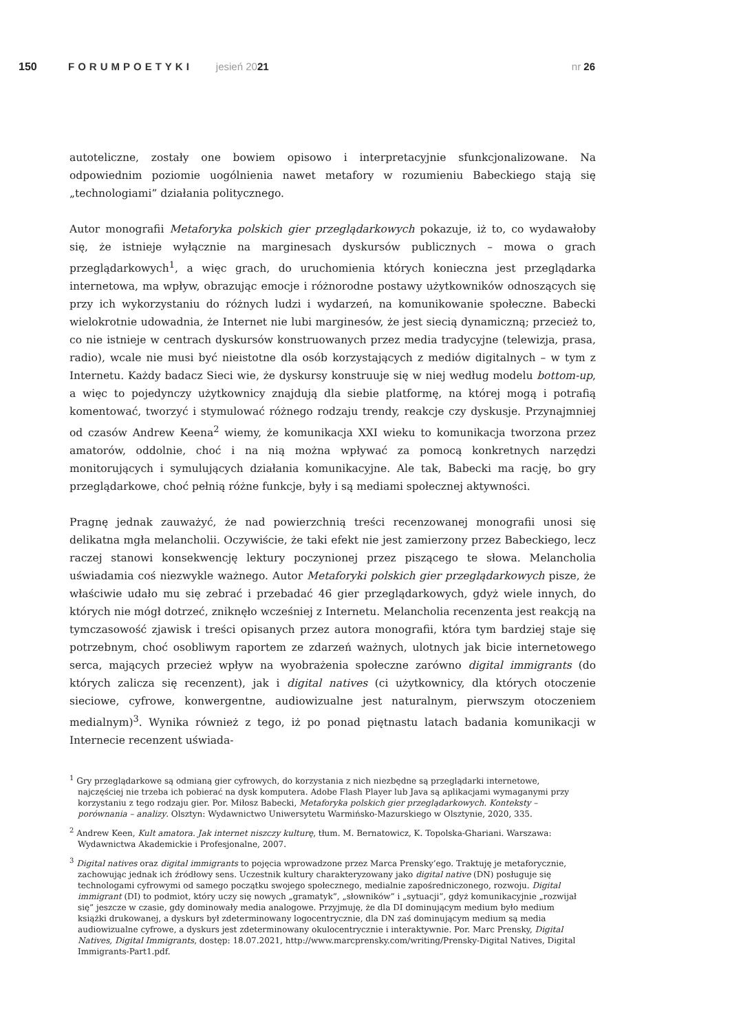150 FORUMPOETYKI jesień 2021 nr 26
autoteliczne, zostały one bowiem opisowo i interpretacyjnie sfunkcjonalizowane. Na odpowiednim poziomie uogólnienia nawet metafory w rozumieniu Babeckiego stają się „technologiami” działania politycznego.
Autor monografii Metaforyka polskich gier przeglądarkowych pokazuje, iż to, co wydawałoby się, że istnieje wyłącznie na marginesach dyskursów publicznych – mowa o grach przeglądarkowych<sup>1</sup>, a więc grach, do uruchomienia których konieczna jest przeglądarka internetowa, ma wpływ, obrazując emocje i różnorodne postawy użytkowników odnoszących się przy ich wykorzystaniu do różnych ludzi i wydarzeń, na komunikowanie społeczne. Babecki wielokrotnie udowadnia, że Internet nie lubi marginesów, że jest siecią dynamiczną; przecież to, co nie istnieje w centrach dyskursów konstruowanych przez media tradycyjne (telewizja, prasa, radio), wcale nie musi być nieistotne dla osób korzystających z mediów digitalnych – w tym z Internetu. Każdy badacz Sieci wie, że dyskursy konstruuje się w niej według modelu bottom-up, a więc to pojedynczy użytkownicy znajdują dla siebie platformę, na której mogą i potrafią komentować, tworzyć i stymulować różnego rodzaju trendy, reakcje czy dyskusje. Przynajmniej od czasów Andrew Keena<sup>2</sup> wiemy, że komunikacja XXI wieku to komunikacja tworzona przez amatorów, oddolnie, choć i na nią można wpływać za pomocą konkretnych narzędzi monitorujących i symulujących działania komunikacyjne. Ale tak, Babecki ma rację, bo gry przeglądarkowe, choć pełnią różne funkcje, były i są mediami społecznej aktywności.
Pragnę jednak zauważyć, że nad powierzchnią treści recenzowanej monografii unosi się delikatna mgła melancholii. Oczywiście, że taki efekt nie jest zamierzony przez Babeckiego, lecz raczej stanowi konsekwencję lektury poczynionej przez piszącego te słowa. Melancholia uświadamia coś niezwykle ważnego. Autor Metaforyki polskich gier przeglądarkowych pisze, że właściwie udało mu się zebrać i przebadać 46 gier przeglądarkowych, gdyż wiele innych, do których nie mógł dotrzeć, zniknęło wcześniej z Internetu. Melancholia recenzenta jest reakcją na tymczasowość zjawisk i treści opisanych przez autora monografii, która tym bardziej staje się potrzebnym, choć osobliwym raportem ze zdarzeń ważnych, ulotnych jak bicie internetowego serca, mających przecież wpływ na wyobrażenia społeczne zarówno digital immigrants (do których zalicza się recenzent), jak i digital natives (ci użytkownicy, dla których otoczenie sieciowe, cyfrowe, konwergentne, audiowizualne jest naturalnym, pierwszym otoczeniem medialnym)<sup>3</sup>. Wynika również z tego, iż po ponad piętnastu latach badania komunikacji w Internecie recenzent uświada-
<sup>1</sup> Gry przeglądarkowe są odmianą gier cyfrowych, do korzystania z nich niezbędne są przeglądarki internetowe, najczęściej nie trzeba ich pobierać na dysk komputera. Adobe Flash Player lub Java są aplikacjami wymaganymi przy korzystaniu z tego rodzaju gier. Por. Miłosz Babecki, Metaforyka polskich gier przeglądarkowych. Konteksty – porównania – analizy. Olsztyn: Wydawnictwo Uniwersytetu Warmińsko-Mazurskiego w Olsztynie, 2020, 335.
<sup>2</sup> Andrew Keen, Kult amatora. Jak internet niszczy kulturę, tłum. M. Bernatowicz, K. Topolska-Ghariani. Warszawa: Wydawnictwa Akademickie i Profesjonalne, 2007.
<sup>3</sup> Digital natives oraz digital immigrants to pojęcia wprowadzone przez Marca Prensky’ego. Traktuję je metaforycznie, zachowując jednak ich źródłowy sens. Uczestnik kultury charakteryzowany jako digital native (DN) posługuje się technologami cyfrowymi od samego początku swojego społecznego, medialnie zapośredniczonego, rozwoju. Digital immigrant (DI) to podmiot, który uczy się nowych „gramatyk”, „słowników” i „sytuacji”, gdyż komunikacyjnie „rozwijał się” jeszcze w czasie, gdy dominowały media analogowe. Przyjmuję, że dla DI dominującym medium było medium książki drukowanej, a dyskurs był zdeterminowany logocentrycznie, dla DN zaś dominującym medium są media audiowizualne cyfrowe, a dyskurs jest zdeterminowany okulocentrycznie i interaktywnie. Por. Marc Prensky, Digital Natives, Digital Immigrants, dostęp: 18.07.2021, http://www.marcprensky.com/writing/Prensky-Digital Natives, Digital Immigrants-Part1.pdf.